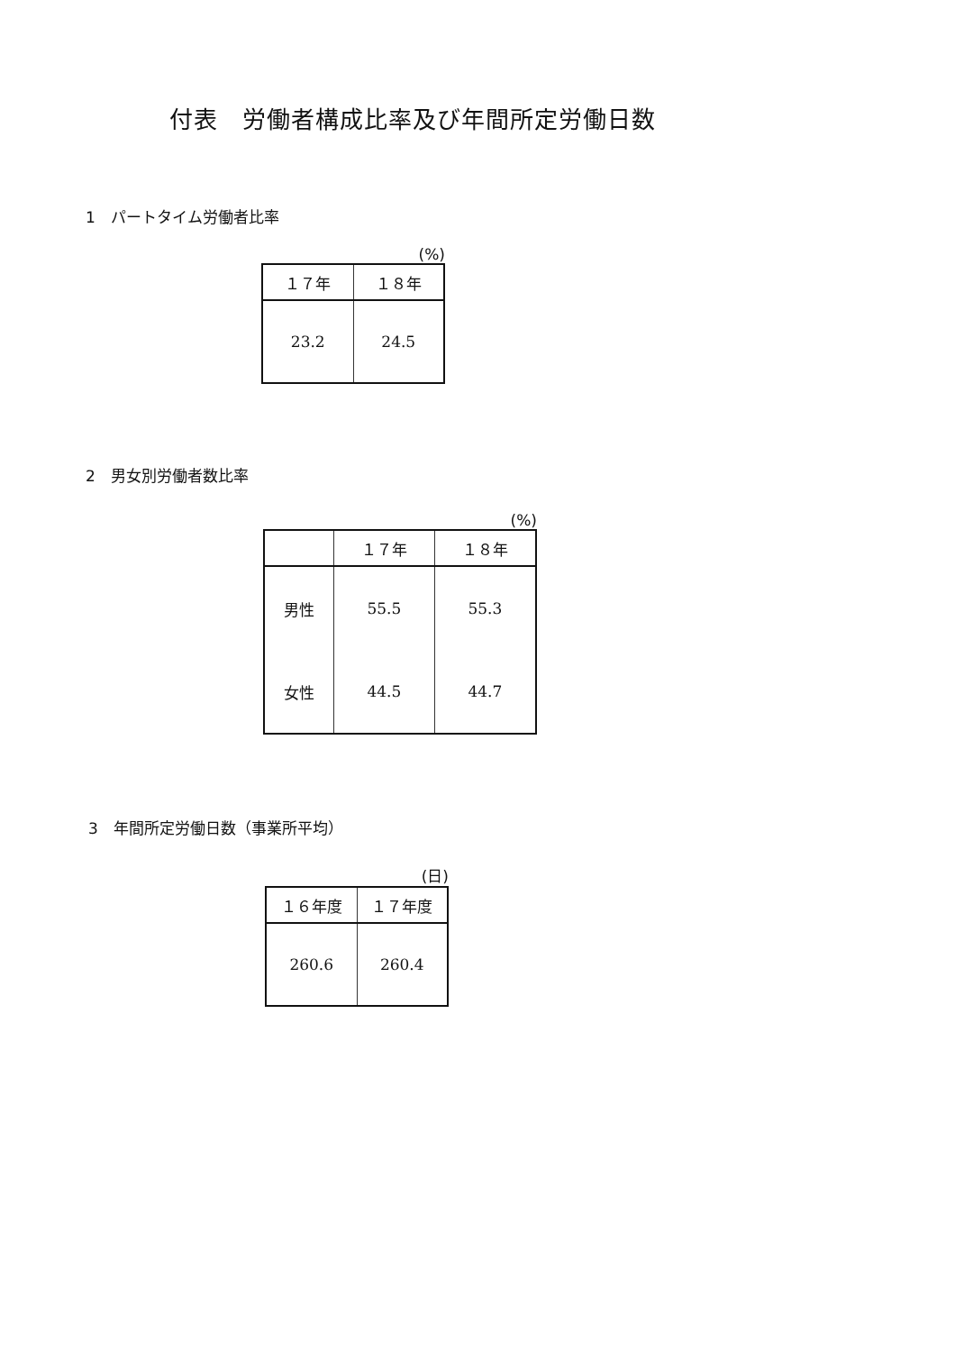付表　労働者構成比率及び年間所定労働日数
1　パートタイム労働者比率
(%)
| １７年 | １８年 |
| --- | --- |
| 23.2 | 24.5 |
2　男女別労働者数比率
(%)
| | １７年 | １８年 |
| --- | --- | --- |
| 男性 | 55.5 | 55.3 |
| 女性 | 44.5 | 44.7 |
3　年間所定労働日数（事業所平均）
(日)
| １６年度 | １７年度 |
| --- | --- |
| 260.6 | 260.4 |